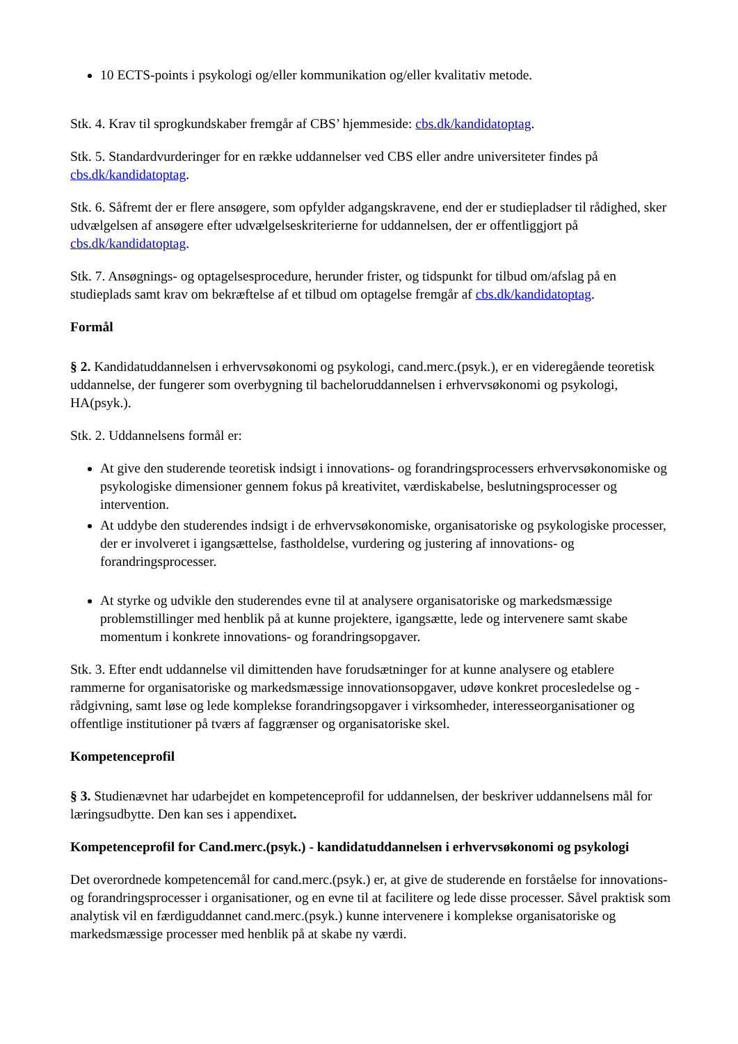10 ECTS-points i psykologi og/eller kommunikation og/eller kvalitativ metode.
Stk. 4. Krav til sprogkundskaber fremgår af CBS’ hjemmeside: cbs.dk/kandidatoptag.
Stk. 5. Standardvurderinger for en række uddannelser ved CBS eller andre universiteter findes på cbs.dk/kandidatoptag.
Stk. 6. Såfremt der er flere ansøgere, som opfylder adgangskravene, end der er studiepladser til rådighed, sker udvælgelsen af ansøgere efter udvælgelseskriterierne for uddannelsen, der er offentliggjort på cbs.dk/kandidatoptag.
Stk. 7. Ansøgnings- og optagelsesprocedure, herunder frister, og tidspunkt for tilbud om/afslag på en studieplads samt krav om bekræftelse af et tilbud om optagelse fremgår af cbs.dk/kandidatoptag.
Formål
§ 2. Kandidatuddannelsen i erhvervsøkonomi og psykologi, cand.merc.(psyk.), er en videregående teoretisk uddannelse, der fungerer som overbygning til bacheloruddannelsen i erhvervsøkonomi og psykologi, HA(psyk.).
Stk. 2. Uddannelsens formål er:
At give den studerende teoretisk indsigt i innovations- og forandringsprocessers erhvervsøkonomiske og psykologiske dimensioner gennem fokus på kreativitet, værdiskabelse, beslutningsprocesser og intervention.
At uddybe den studerendes indsigt i de erhvervsøkonomiske, organisatoriske og psykologiske processer, der er involveret i igangsættelse, fastholdelse, vurdering og justering af innovations- og forandringsprocesser.
At styrke og udvikle den studerendes evne til at analysere organisatoriske og markedsmæssige problemstillinger med henblik på at kunne projektere, igangsætte, lede og intervenere samt skabe momentum i konkrete innovations- og forandringsopgaver.
Stk. 3. Efter endt uddannelse vil dimittenden have forudsætninger for at kunne analysere og etablere rammerne for organisatoriske og markedsmæssige innovationsopgaver, udøve konkret procesledelse og -rådgivning, samt løse og lede komplekse forandringsopgaver i virksomheder, interesseorganisationer og offentlige institutioner på tværs af faggrænser og organisatoriske skel.
Kompetenceprofil
§ 3. Studienævnet har udarbejdet en kompetenceprofil for uddannelsen, der beskriver uddannelsens mål for læringsudbytte. Den kan ses i appendixet.
Kompetenceprofil for Cand.merc.(psyk.) - kandidatuddannelsen i erhvervsøkonomi og psykologi
Det overordnede kompetencemål for cand.merc.(psyk.) er, at give de studerende en forståelse for innovations- og forandringsprocesser i organisationer, og en evne til at facilitere og lede disse processer. Såvel praktisk som analytisk vil en færdiguddannet cand.merc.(psyk.) kunne intervenere i komplekse organisatoriske og markedsmæssige processer med henblik på at skabe ny værdi.